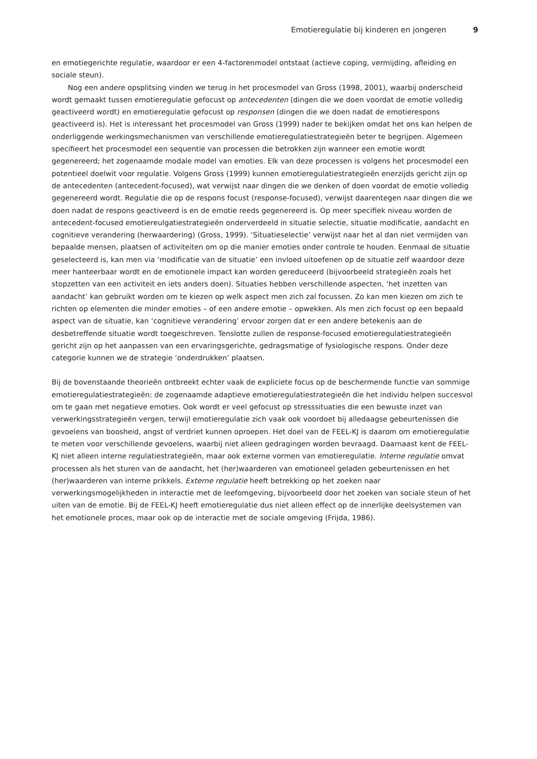Emotieregulatie bij kinderen en jongeren 9
en emotiegerichte regulatie, waardoor er een 4-factorenmodel ontstaat (actieve coping, vermijding, afleiding en sociale steun).
Nog een andere opsplitsing vinden we terug in het procesmodel van Gross (1998, 2001), waarbij onderscheid wordt gemaakt tussen emotieregulatie gefocust op antecedenten (dingen die we doen voordat de emotie volledig geactiveerd wordt) en emotieregulatie gefocust op responsen (dingen die we doen nadat de emotierespons geactiveerd is). Het is interessant het procesmodel van Gross (1999) nader te bekijken omdat het ons kan helpen de onderliggende werkingsmechanismen van verschillende emotieregulatiestrategieën beter te begrijpen. Algemeen specifieert het procesmodel een sequentie van processen die betrokken zijn wanneer een emotie wordt gegenereerd; het zogenaamde modale model van emoties. Elk van deze processen is volgens het procesmodel een potentieel doelwit voor regulatie. Volgens Gross (1999) kunnen emotieregulatiestrategieën enerzijds gericht zijn op de antecedenten (antecedent-focused), wat verwijst naar dingen die we denken of doen voordat de emotie volledig gegenereerd wordt. Regulatie die op de respons focust (response-focused), verwijst daarentegen naar dingen die we doen nadat de respons geactiveerd is en de emotie reeds gegenereerd is. Op meer specifiek niveau worden de antecedent-focused emotiereulgatiestrategieën onderverdeeld in situatie selectie, situatie modificatie, aandacht en cognitieve verandering (herwaardering) (Gross, 1999). ‘Situatieselectie’ verwijst naar het al dan niet vermijden van bepaalde mensen, plaatsen of activiteiten om op die manier emoties onder controle te houden. Eenmaal de situatie geselecteerd is, kan men via ‘modificatie van de situatie’ een invloed uitoefenen op de situatie zelf waardoor deze meer hanteerbaar wordt en de emotionele impact kan worden gereduceerd (bijvoorbeeld strategieën zoals het stopzetten van een activiteit en iets anders doen). Situaties hebben verschillende aspecten, ‘het inzetten van aandacht’ kan gebruikt worden om te kiezen op welk aspect men zich zal focussen. Zo kan men kiezen om zich te richten op elementen die minder emoties – of een andere emotie – opwekken. Als men zich focust op een bepaald aspect van de situatie, kan ‘cognitieve verandering’ ervoor zorgen dat er een andere betekenis aan de desbetreffende situatie wordt toegeschreven. Tenslotte zullen de response-focused emotieregulatiestrategieën gericht zijn op het aanpassen van een ervaringsgerichte, gedragsmatige of fysiologische respons. Onder deze categorie kunnen we de strategie ‘onderdrukken’ plaatsen.
Bij de bovenstaande theorieën ontbreekt echter vaak de expliciete focus op de beschermende functie van sommige emotieregulatiestrategieën: de zogenaamde adaptieve emotieregulatiestrategieën die het individu helpen succesvol om te gaan met negatieve emoties. Ook wordt er veel gefocust op stresssituaties die een bewuste inzet van verwerkingsstrategieën vergen, terwijl emotieregulatie zich vaak ook voordoet bij alledaagse gebeurtenissen die gevoelens van boosheid, angst of verdriet kunnen oproepen. Het doel van de FEEL-KJ is daarom om emotieregulatie te meten voor verschillende gevoelens, waarbij niet alleen gedragingen worden bevraagd. Daarnaast kent de FEEL-KJ niet alleen interne regulatiestrategieën, maar ook externe vormen van emotieregulatie. Interne regulatie omvat processen als het sturen van de aandacht, het (her)waarderen van emotioneel geladen gebeurtenissen en het (her)waarderen van interne prikkels. Externe regulatie heeft betrekking op het zoeken naar verwerkingsmogelijkheden in interactie met de leefomgeving, bijvoorbeeld door het zoeken van sociale steun of het uiten van de emotie. Bij de FEEL-KJ heeft emotieregulatie dus niet alleen effect op de innerlijke deelsystemen van het emotionele proces, maar ook op de interactie met de sociale omgeving (Frijda, 1986).